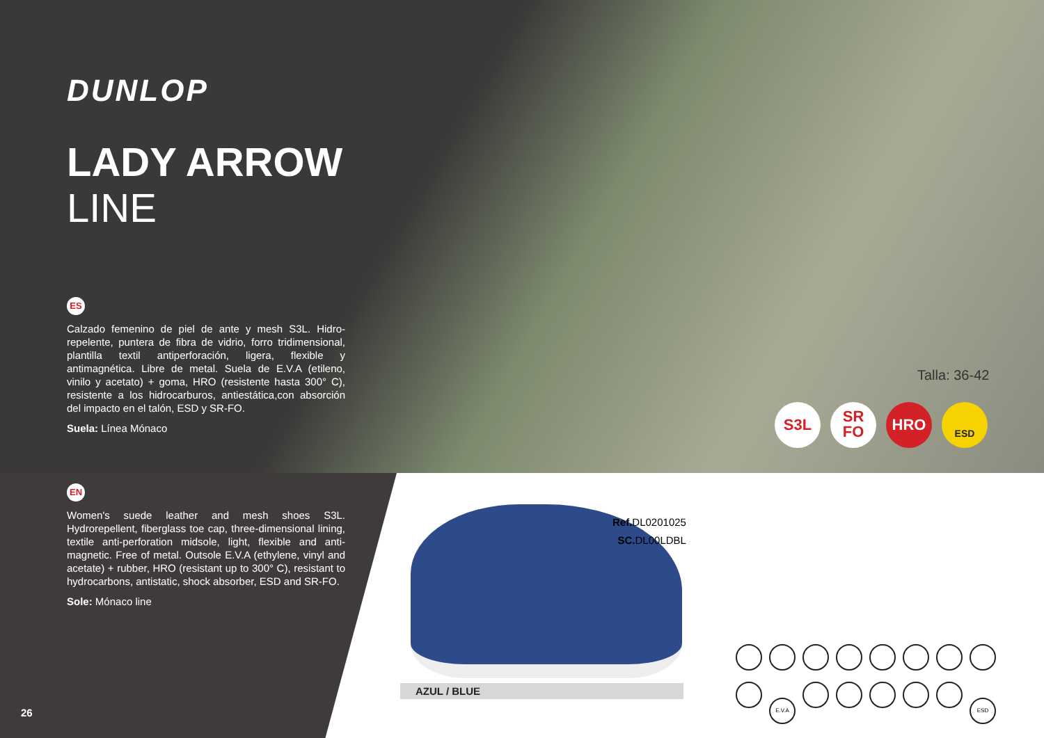DUNLOP
LADY ARROW
LINE
ES
Calzado femenino de piel de ante y mesh S3L. Hidro-repelente, puntera de fibra de vidrio, forro tridimensional, plantilla textil antiperforación, ligera, flexible y antimagnética. Libre de metal. Suela de E.V.A (etileno, vinilo y acetato) + goma, HRO (resistente hasta 300° C), resistente a los hidrocarburos, antiestática,con absorción del impacto en el talón, ESD y SR-FO.
Suela: Línea Mónaco
EN
Women's suede leather and mesh shoes S3L. Hydrorepellent, fiberglass toe cap, three-dimensional lining, textile anti-perforation midsole, light, flexible and anti-magnetic. Free of metal. Outsole E.V.A (ethylene, vinyl and acetate) + rubber, HRO (resistant up to 300° C), resistant to hydrocarbons, antistatic, shock absorber, ESD and SR-FO.
Sole: Mónaco line
Talla: 36-42
S3L SR
FO HRO ESD
Ref. DL0201025
SC. DL00LDBL
AZUL / BLUE
E.V.A ESD
26